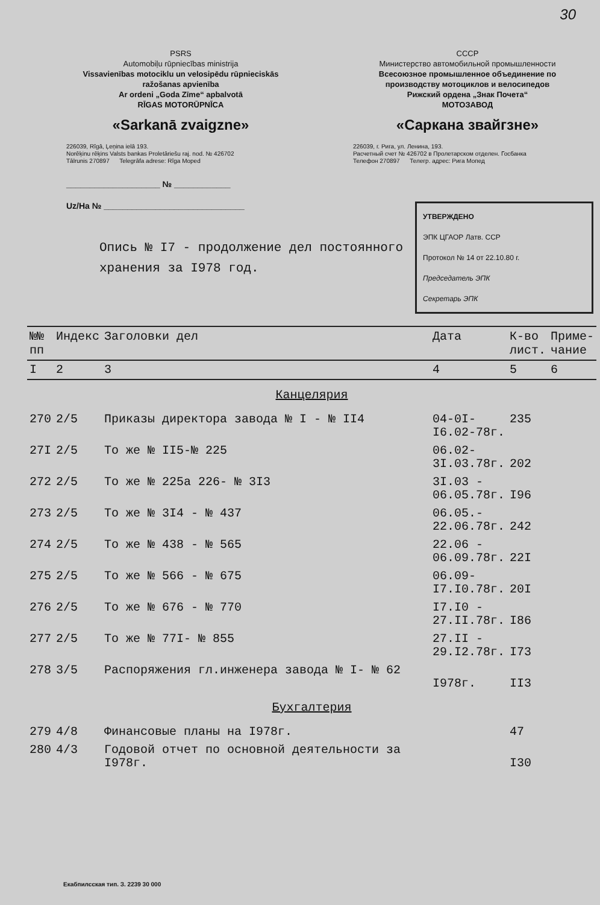30
PSRS
Automobiļu rūpniecības ministrija
Vissavienības motociklu un velosipēdu rūpnieciskās ražošanas apvienība
Ar ordeni „Goda Zīme“ apbalvotā
RĪGAS MOTORŪPNĪCA
«Sarkanā zvaigzne»
226039, Rīgā, Ļeņina ielā 193.
Norēķinu rēķins Valsts bankas Proletāriešu raj. nod. № 426702
Tālrunis 270897 Telegrāfa adrese: Rīga Moped
СССР
Министерство автомобильной промышленности
Всесоюзное промышленное объединение по производству мотоциклов и велосипедов
Рижский ордена „Знак Почета“
МОТОЗАВОД
«Саркана звайгзне»
226039, г. Рига, ул. Ленина, 193.
Расчетный счет № 426702 в Пролетарском отделен. Госбанка
Телефон 270897 Телегр. адрес: Рига Мопед
____________________ № ____________
Uz/На № ______________________________
Опись № I7 - продолжение дел постоянного
хранения за I978 год.
УТВЕРЖДЕНО
ЭПК ЦГАОР Латв. ССР
Протокол № 14 от 22.10.80 г.
Председатель ЭПК
Секретарь ЭПК
| №№ пп | Индекс | Заголовки дел | Дата | К-во лист. | Приме- чание |
| --- | --- | --- | --- | --- | --- |
| I | 2 | 3 | 4 | 5 | 6 |
| Канцелярия | | | | | |
| 270 | 2/5 | Приказы директора завода № I - № II4 | 04-0I- I6.02-78г. | 235 | |
| 27I | 2/5 | То же № II5-№ 225 | 06.02- 3I.03.78г. | 202 | |
| 272 | 2/5 | То же № 225а 226- № 3I3 | 3I.03 - 06.05.78г. | I96 | |
| 273 | 2/5 | То же № 3I4 - № 437 | 06.05.- 22.06.78г. | 242 | |
| 274 | 2/5 | То же № 438 - № 565 | 22.06 - 06.09.78г. | 22I | |
| 275 | 2/5 | То же № 566 - № 675 | 06.09- I7.I0.78г. | 20I | |
| 276 | 2/5 | То же № 676 - № 770 | I7.I0 - 27.II.78г. | I86 | |
| 277 | 2/5 | То же № 77I- № 855 | 27.II - 29.I2.78г. | I73 | |
| 278 | 3/5 | Распоряжения гл.инженера завода № I- № 62 | I978г. | II3 | |
| Бухгалтерия | | | | | |
| 279 | 4/8 | Финансовые планы на I978г. | | 47 | |
| 280 | 4/3 | Годовой отчет по основной деятельности за I978г. | | I30 | |
Екабпилсская тип. З. 2239 30 000